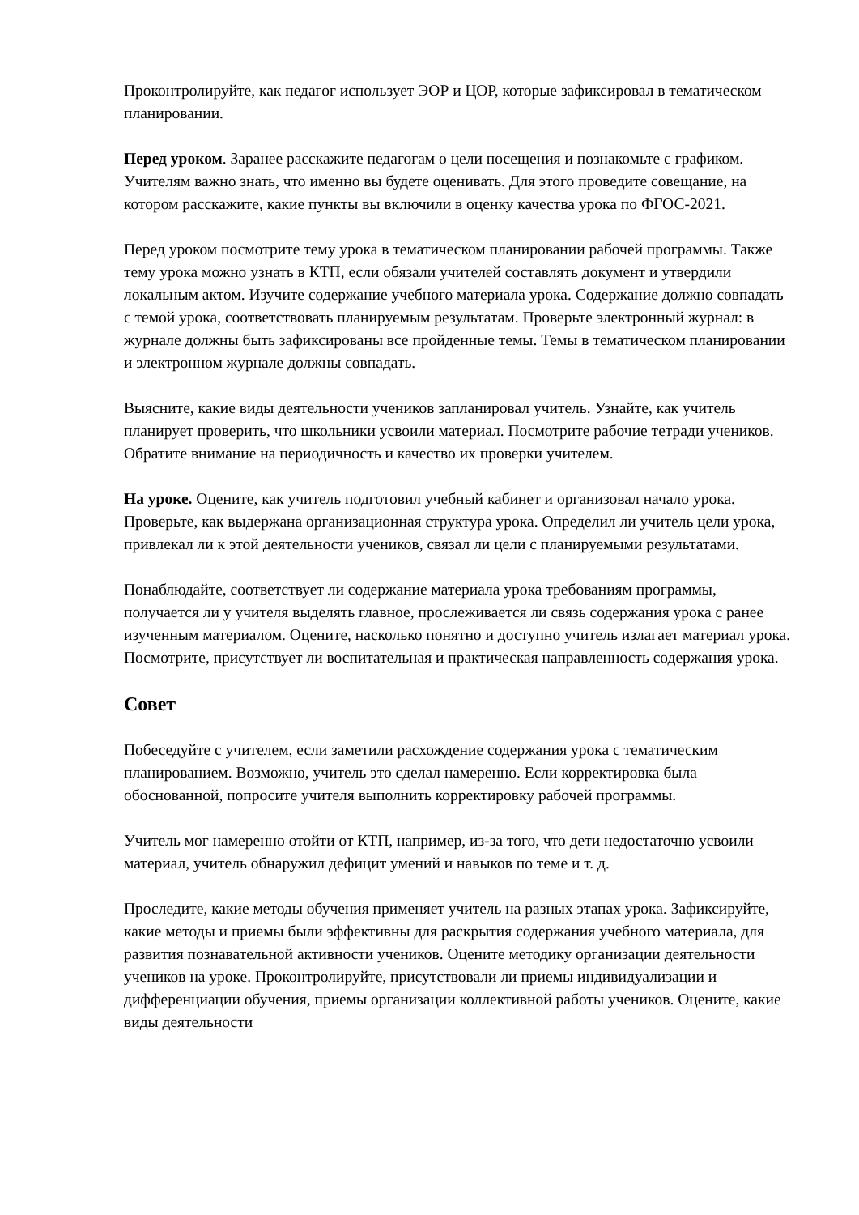Проконтролируйте, как педагог использует ЭОР и ЦОР, которые зафиксировал в тематическом планировании.
Перед уроком. Заранее расскажите педагогам о цели посещения и познакомьте с графиком. Учителям важно знать, что именно вы будете оценивать. Для этого проведите совещание, на котором расскажите, какие пункты вы включили в оценку качества урока по ФГОС-2021.
Перед уроком посмотрите тему урока в тематическом планировании рабочей программы. Также тему урока можно узнать в КТП, если обязали учителей составлять документ и утвердили локальным актом. Изучите содержание учебного материала урока. Содержание должно совпадать с темой урока, соответствовать планируемым результатам. Проверьте электронный журнал: в журнале должны быть зафиксированы все пройденные темы. Темы в тематическом планировании и электронном журнале должны совпадать.
Выясните, какие виды деятельности учеников запланировал учитель. Узнайте, как учитель планирует проверить, что школьники усвоили материал. Посмотрите рабочие тетради учеников. Обратите внимание на периодичность и качество их проверки учителем.
На уроке. Оцените, как учитель подготовил учебный кабинет и организовал начало урока. Проверьте, как выдержана организационная структура урока. Определил ли учитель цели урока, привлекал ли к этой деятельности учеников, связал ли цели с планируемыми результатами.
Понаблюдайте, соответствует ли содержание материала урока требованиям программы, получается ли у учителя выделять главное, прослеживается ли связь содержания урока с ранее изученным материалом. Оцените, насколько понятно и доступно учитель излагает материал урока. Посмотрите, присутствует ли воспитательная и практическая направленность содержания урока.
Совет
Побеседуйте с учителем, если заметили расхождение содержания урока с тематическим планированием. Возможно, учитель это сделал намеренно. Если корректировка была обоснованной, попросите учителя выполнить корректировку рабочей программы.
Учитель мог намеренно отойти от КТП, например, из-за того, что дети недостаточно усвоили материал, учитель обнаружил дефицит умений и навыков по теме и т. д.
Проследите, какие методы обучения применяет учитель на разных этапах урока. Зафиксируйте, какие методы и приемы были эффективны для раскрытия содержания учебного материала, для развития познавательной активности учеников. Оцените методику организации деятельности учеников на уроке. Проконтролируйте, присутствовали ли приемы индивидуализации и дифференциации обучения, приемы организации коллективной работы учеников. Оцените, какие виды деятельности